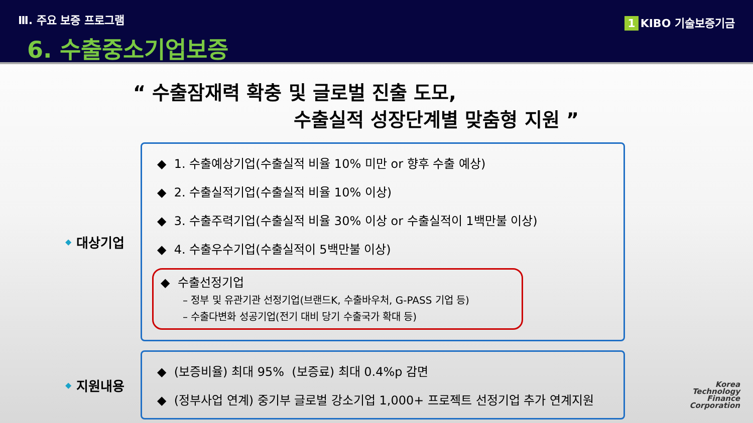Ⅲ. 주요 보증 프로그램
6. 수출중소기업보증
1 KIBO 기술보증기금
“ 수출잠재력 확충 및 글로벌 진출 도모,
수출실적 성장단계별 맞춤형 지원 ”
◆ 대상기업
◆ 1. 수출예상기업(수출실적 비율 10% 미만 or 향후 수출 예상)
◆ 2. 수출실적기업(수출실적 비율 10% 이상)
◆ 3. 수출주력기업(수출실적 비율 30% 이상 or 수출실적이 1백만불 이상)
◆ 4. 수출우수기업(수출실적이 5백만불 이상)
◆ 수출선정기업
– 정부 및 유관기관 선정기업(브랜드K, 수출바우처, G-PASS 기업 등)
– 수출다변화 성공기업(전기 대비 당기 수출국가 확대 등)
◆ 지원내용
◆ (보증비율) 최대 95% (보증료) 최대 0.4%p 감면
◆ (정부사업 연계) 중기부 글로벌 강소기업 1,000+ 프로젝트 선정기업 추가 연계지원
Korea
Technology
Finance
Corporation